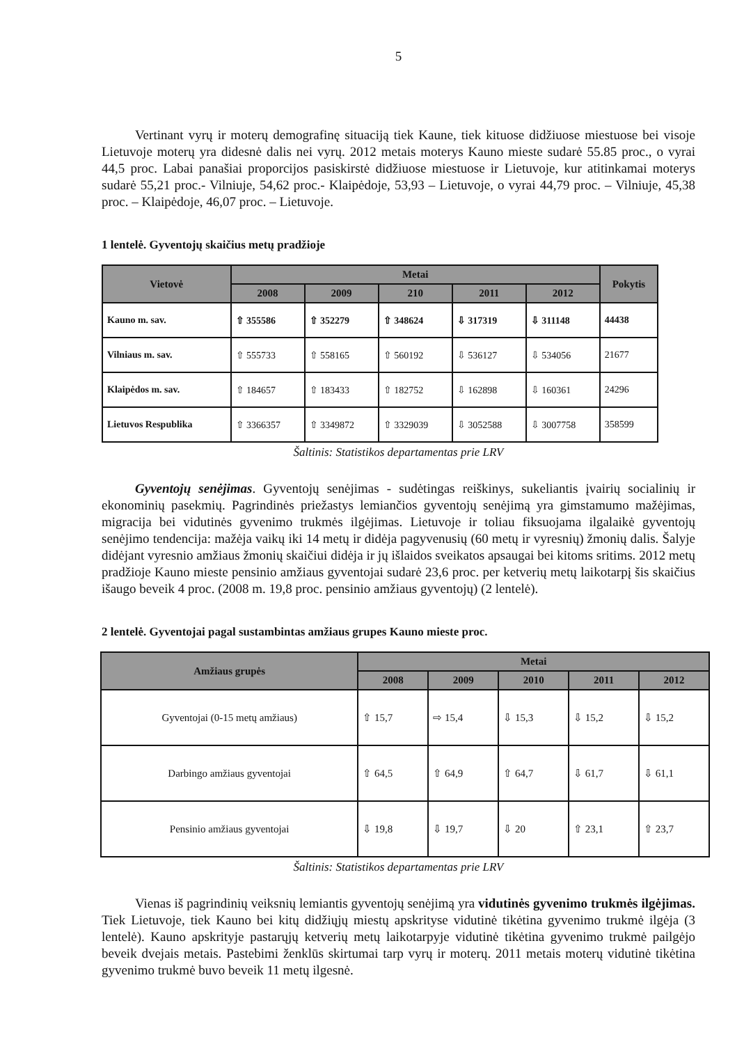5
Vertinant vyrų ir moterų demografinę situaciją tiek Kaune, tiek kituose didžiuose miestuose bei visoje Lietuvoje moterų yra didesnė dalis nei vyrų. 2012 metais moterys Kauno mieste sudarė 55.85 proc., o vyrai 44,5 proc. Labai panašiai proporcijos pasiskirstė didžiuose miestuose ir Lietuvoje, kur atitinkamai moterys sudarė 55,21 proc.- Vilniuje, 54,62 proc.- Klaipėdoje, 53,93 – Lietuvoje, o vyrai 44,79 proc. – Vilniuje, 45,38 proc. – Klaipėdoje, 46,07 proc. – Lietuvoje.
1 lentelė. Gyventojų skaičius metų pradžioje
| Vietovė | Metai | | | | | Pokytis |
| --- | --- | --- | --- | --- | --- | --- |
| | 2008 | 2009 | 210 | 2011 | 2012 | |
| Kauno m. sav. | ⇧ 355586 | ⇧ 352279 | ⇧ 348624 | ⇩ 317319 | ⇩ 311148 | 44438 |
| Vilniaus m. sav. | ⇧ 555733 | ⇧ 558165 | ⇧ 560192 | ⇩ 536127 | ⇩ 534056 | 21677 |
| Klaipėdos m. sav. | ⇧ 184657 | ⇧ 183433 | ⇧ 182752 | ⇩ 162898 | ⇩ 160361 | 24296 |
| Lietuvos Respublika | ⇧ 3366357 | ⇧ 3349872 | ⇧ 3329039 | ⇩ 3052588 | ⇩ 3007758 | 358599 |
Šaltinis: Statistikos departamentas prie LRV
Gyventojų senėjimas. Gyventojų senėjimas - sudėtingas reiškinys, sukeliantis įvairių socialinių ir ekonominių pasekmių. Pagrindinės priežastys lemiančios gyventojų senėjimą yra gimstamumo mažėjimas, migracija bei vidutinės gyvenimo trukmės ilgėjimas. Lietuvoje ir toliau fiksuojama ilgalaikė gyventojų senėjimo tendencija: mažėja vaikų iki 14 metų ir didėja pagyvenusių (60 metų ir vyresnių) žmonių dalis. Šalyje didėjant vyresnio amžiaus žmonių skaičiui didėja ir jų išlaidos sveikatos apsaugai bei kitoms sritims. 2012 metų pradžioje Kauno mieste pensinio amžiaus gyventojai sudarė 23,6 proc. per ketverių metų laikotarpį šis skaičius išaugo beveik 4 proc. (2008 m. 19,8 proc. pensinio amžiaus gyventojų) (2 lentelė).
2 lentelė. Gyventojai pagal sustambintas amžiaus grupes Kauno mieste proc.
| Amžiaus grupės | Metai | | | | |
| --- | --- | --- | --- | --- | --- |
| | 2008 | 2009 | 2010 | 2011 | 2012 |
| Gyventojai (0-15 metų amžiaus) | ⇧ 15,7 | ⇨ 15,4 | ⇩ 15,3 | ⇩ 15,2 | ⇩ 15,2 |
| Darbingo amžiaus gyventojai | ⇧ 64,5 | ⇧ 64,9 | ⇧ 64,7 | ⇩ 61,7 | ⇩ 61,1 |
| Pensinio amžiaus gyventojai | ⇩ 19,8 | ⇩ 19,7 | ⇩ 20 | ⇧ 23,1 | ⇧ 23,7 |
Šaltinis: Statistikos departamentas prie LRV
Vienas iš pagrindinių veiksnių lemiantis gyventojų senėjimą yra vidutinės gyvenimo trukmės ilgėjimas. Tiek Lietuvoje, tiek Kauno bei kitų didžiųjų miestų apskrityse vidutinė tikėtina gyvenimo trukmė ilgėja (3 lentelė). Kauno apskrityje pastarųjų ketverių metų laikotarpyje vidutinė tikėtina gyvenimo trukmė pailgėjo beveik dvejais metais. Pastebimi ženklūs skirtumai tarp vyrų ir moterų. 2011 metais moterų vidutinė tikėtina gyvenimo trukmė buvo beveik 11 metų ilgesnė.